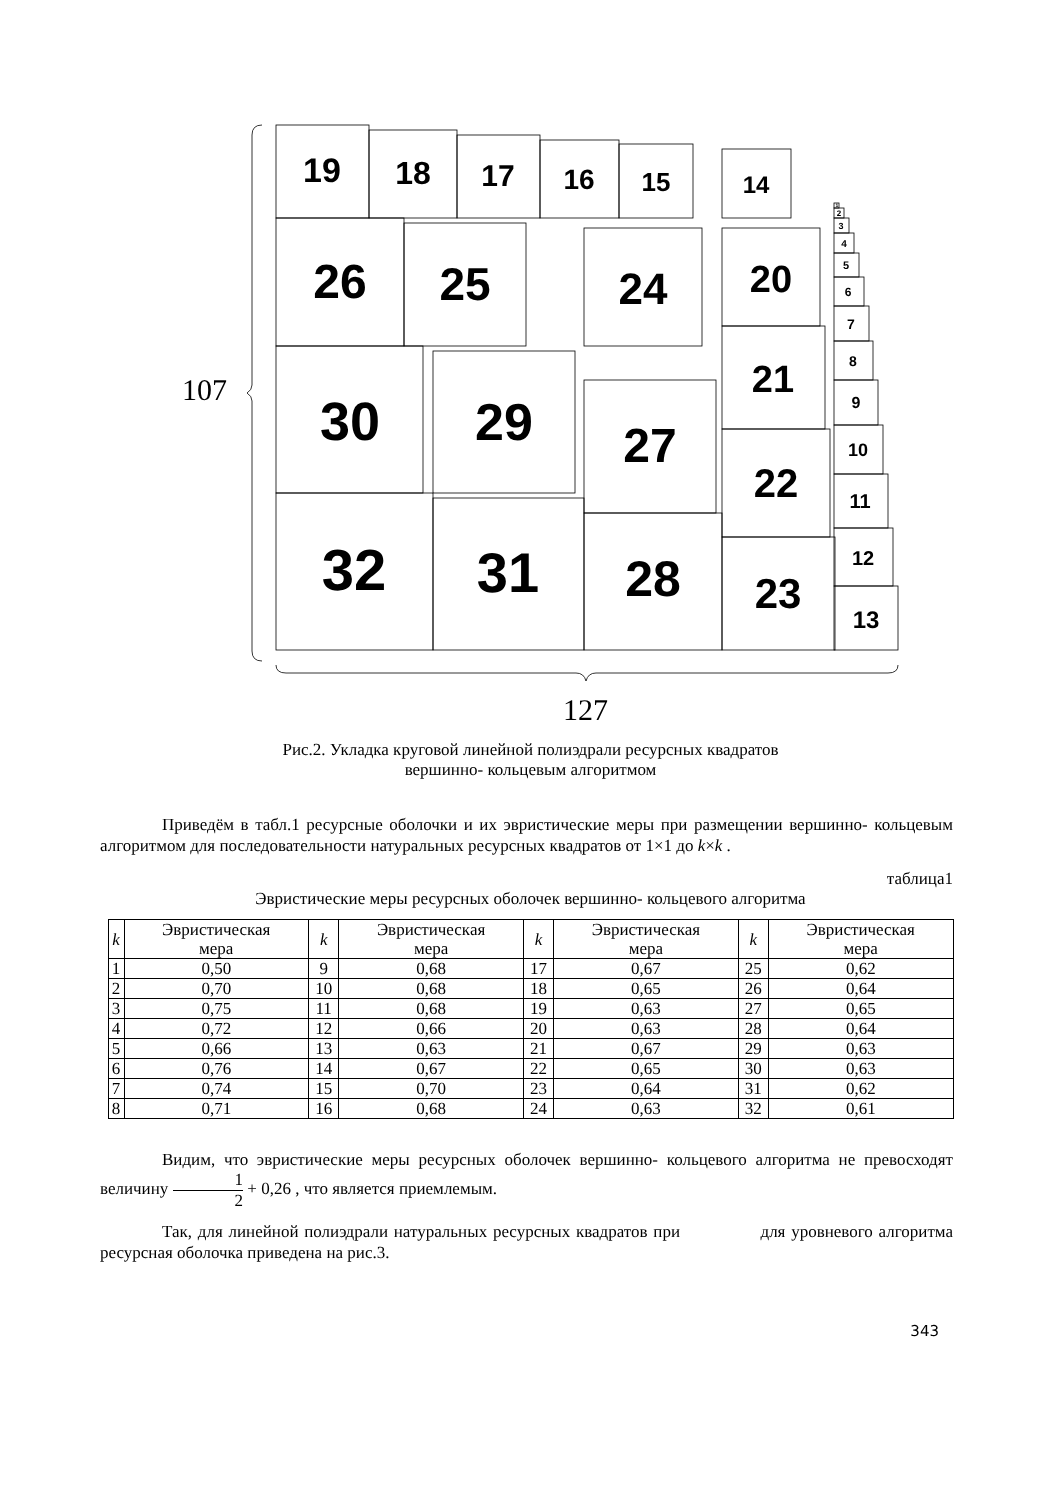19
18
17
16
15
14
26
25
24
20
30
29
27
21
22
32
31
28
23
13
12
11
10
9
8
7
6
5
4
3
2
1
107
127
Рис.2. Укладка круговой линейной полиэдрали ресурсных квадратов
вершинно- кольцевым алгоритмом
Приведём в табл.1 ресурсные оболочки и их эвристические меры при размещении вершинно- кольцевым алгоритмом для последовательности натуральных ресурсных квадратов от 1×1 до k×k .
таблица1
Эвристические меры ресурсных оболочек вершинно- кольцевого алгоритма
| k | Эвристическая мера | k | Эвристическая мера | k | Эвристическая мера | k | Эвристическая мера |
| --- | --- | --- | --- | --- | --- | --- | --- |
| 1 | 0,50 | 9 | 0,68 | 17 | 0,67 | 25 | 0,62 |
| 2 | 0,70 | 10 | 0,68 | 18 | 0,65 | 26 | 0,64 |
| 3 | 0,75 | 11 | 0,68 | 19 | 0,63 | 27 | 0,65 |
| 4 | 0,72 | 12 | 0,66 | 20 | 0,63 | 28 | 0,64 |
| 5 | 0,66 | 13 | 0,63 | 21 | 0,67 | 29 | 0,63 |
| 6 | 0,76 | 14 | 0,67 | 22 | 0,65 | 30 | 0,63 |
| 7 | 0,74 | 15 | 0,70 | 23 | 0,64 | 31 | 0,62 |
| 8 | 0,71 | 16 | 0,68 | 24 | 0,63 | 32 | 0,61 |
Видим, что эвристические меры ресурсных оболочек вершинно- кольцевого алгоритма не превосходят величину 1
2 + 0,26 , что является приемлемым.
Так, для линейной полиэдрали натуральных ресурсных квадратов при для уровневого алгоритма ресурсная оболочка приведена на рис.3.
343